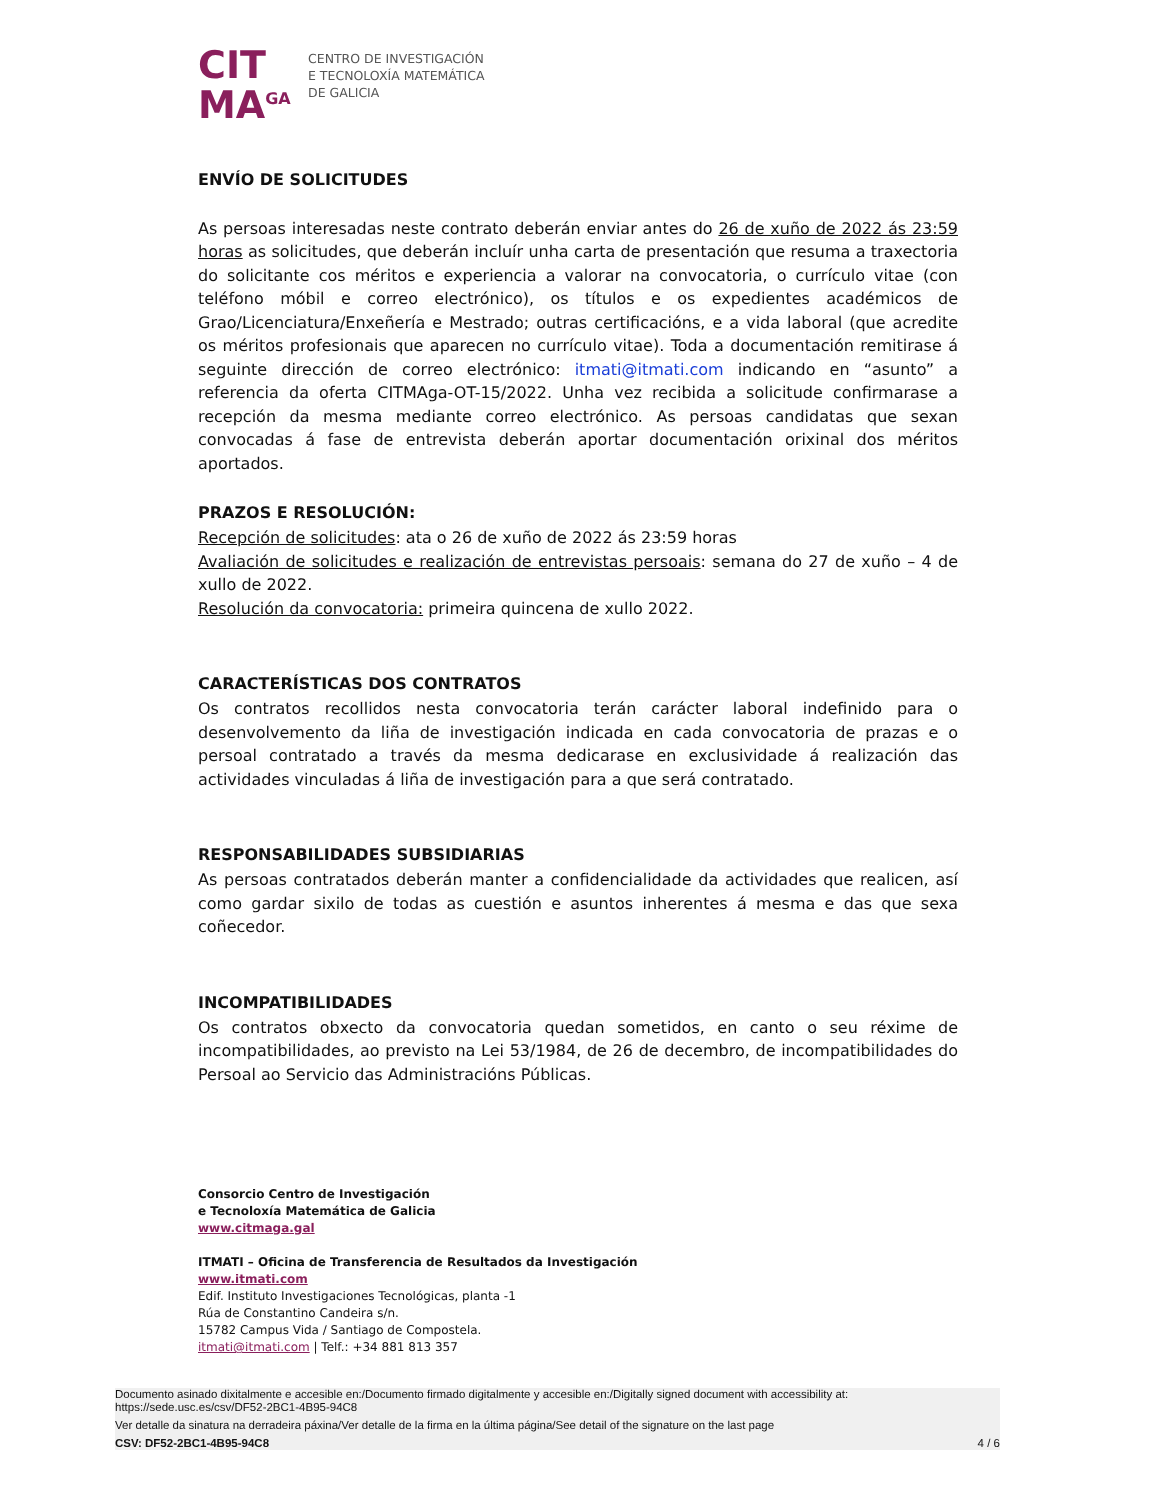CIT
MA<sup>GA</sup>
CENTRO DE INVESTIGACIÓN
E TECNOLOXÍA MATEMÁTICA
DE GALICIA
ENVÍO DE SOLICITUDES
As persoas interesadas neste contrato deberán enviar antes do 26 de xuño de 2022 ás 23:59 horas as solicitudes, que deberán incluír unha carta de presentación que resuma a traxectoria do solicitante cos méritos e experiencia a valorar na convocatoria, o currículo vitae (con teléfono móbil e correo electrónico), os títulos e os expedientes académicos de Grao/Licenciatura/Enxeñería e Mestrado; outras certificacións, e a vida laboral (que acredite os méritos profesionais que aparecen no currículo vitae). Toda a documentación remitirase á seguinte dirección de correo electrónico: itmati@itmati.com indicando en “asunto” a referencia da oferta CITMAga-OT-15/2022. Unha vez recibida a solicitude confirmarase a recepción da mesma mediante correo electrónico. As persoas candidatas que sexan convocadas á fase de entrevista deberán aportar documentación orixinal dos méritos aportados.
PRAZOS E RESOLUCIÓN:
Recepción de solicitudes: ata o 26 de xuño de 2022 ás 23:59 horas
Avaliación de solicitudes e realización de entrevistas persoais: semana do 27 de xuño – 4 de xullo de 2022.
Resolución da convocatoria: primeira quincena de xullo 2022.
CARACTERÍSTICAS DOS CONTRATOS
Os contratos recollidos nesta convocatoria terán carácter laboral indefinido para o desenvolvemento da liña de investigación indicada en cada convocatoria de prazas e o persoal contratado a través da mesma dedicarase en exclusividade á realización das actividades vinculadas á liña de investigación para a que será contratado.
RESPONSABILIDADES SUBSIDIARIAS
As persoas contratados deberán manter a confidencialidade da actividades que realicen, así como gardar sixilo de todas as cuestión e asuntos inherentes á mesma e das que sexa coñecedor.
INCOMPATIBILIDADES
Os contratos obxecto da convocatoria quedan sometidos, en canto o seu réxime de incompatibilidades, ao previsto na Lei 53/1984, de 26 de decembro, de incompatibilidades do Persoal ao Servicio das Administracións Públicas.
Consorcio Centro de Investigación
e Tecnoloxía Matemática de Galicia
www.citmaga.gal
ITMATI – Oficina de Transferencia de Resultados da Investigación
www.itmati.com
Edif. Instituto Investigaciones Tecnológicas, planta -1
Rúa de Constantino Candeira s/n.
15782 Campus Vida / Santiago de Compostela.
itmati@itmati.com | Telf.: +34 881 813 357
Documento asinado dixitalmente e accesible en:/Documento firmado digitalmente y accesible en:/Digitally signed document with accessibility at:
https://sede.usc.es/csv/DF52-2BC1-4B95-94C8
Ver detalle da sinatura na derradeira páxina/Ver detalle de la firma en la última página/See detail of the signature on the last page
CSV: DF52-2BC1-4B95-94C8 4 / 6